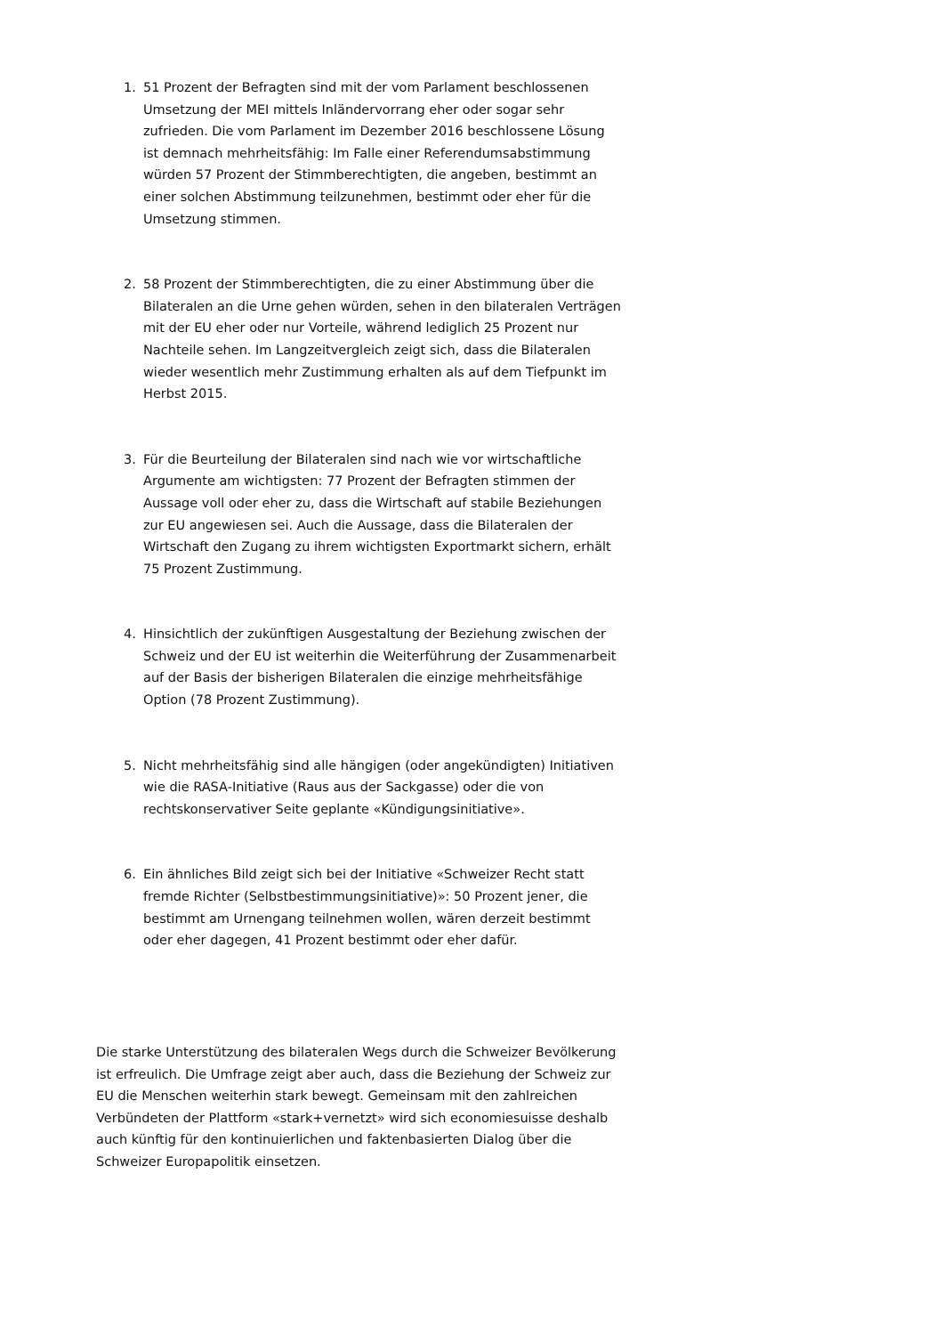1. 51 Prozent der Befragten sind mit der vom Parlament beschlossenen Umsetzung der MEI mittels Inländervorrang eher oder sogar sehr zufrieden. Die vom Parlament im Dezember 2016 beschlossene Lösung ist demnach mehrheitsfähig: Im Falle einer Referendumsabstimmung würden 57 Prozent der Stimmberechtigten, die angeben, bestimmt an einer solchen Abstimmung teilzunehmen, bestimmt oder eher für die Umsetzung stimmen.
2. 58 Prozent der Stimmberechtigten, die zu einer Abstimmung über die Bilateralen an die Urne gehen würden, sehen in den bilateralen Verträgen mit der EU eher oder nur Vorteile, während lediglich 25 Prozent nur Nachteile sehen. Im Langzeitvergleich zeigt sich, dass die Bilateralen wieder wesentlich mehr Zustimmung erhalten als auf dem Tiefpunkt im Herbst 2015.
3. Für die Beurteilung der Bilateralen sind nach wie vor wirtschaftliche Argumente am wichtigsten: 77 Prozent der Befragten stimmen der Aussage voll oder eher zu, dass die Wirtschaft auf stabile Beziehungen zur EU angewiesen sei. Auch die Aussage, dass die Bilateralen der Wirtschaft den Zugang zu ihrem wichtigsten Exportmarkt sichern, erhält 75 Prozent Zustimmung.
4. Hinsichtlich der zukünftigen Ausgestaltung der Beziehung zwischen der Schweiz und der EU ist weiterhin die Weiterführung der Zusammenarbeit auf der Basis der bisherigen Bilateralen die einzige mehrheitsfähige Option (78 Prozent Zustimmung).
5. Nicht mehrheitsfähig sind alle hängigen (oder angekündigten) Initiativen wie die RASA-Initiative (Raus aus der Sackgasse) oder die von rechtskonservativer Seite geplante «Kündigungsinitiative».
6. Ein ähnliches Bild zeigt sich bei der Initiative «Schweizer Recht statt fremde Richter (Selbstbestimmungsinitiative)»: 50 Prozent jener, die bestimmt am Urnengang teilnehmen wollen, wären derzeit bestimmt oder eher dagegen, 41 Prozent bestimmt oder eher dafür.
Die starke Unterstützung des bilateralen Wegs durch die Schweizer Bevölkerung ist erfreulich. Die Umfrage zeigt aber auch, dass die Beziehung der Schweiz zur EU die Menschen weiterhin stark bewegt. Gemeinsam mit den zahlreichen Verbündeten der Plattform «stark+vernetzt» wird sich economiesuisse deshalb auch künftig für den kontinuierlichen und faktenbasierten Dialog über die Schweizer Europapolitik einsetzen.